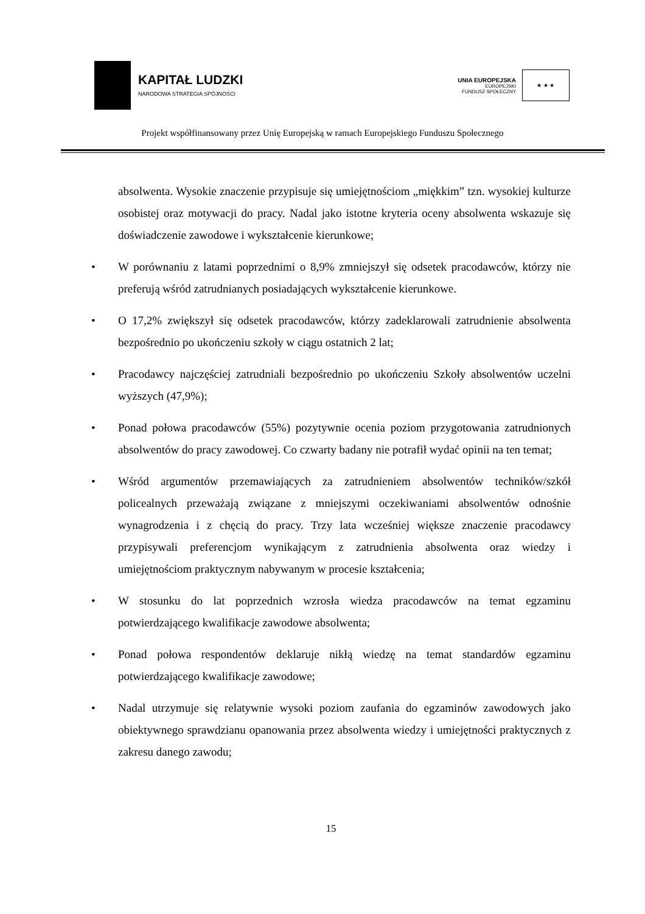KAPITAŁ LUDZKI
NARODOWA STRATEGIA SPÓJNOŚCI
UNIA EUROPEJSKA
EUROPEJSKI
FUNDUSZ SPOŁECZNY
★ ★ ★
Projekt współfinansowany przez Unię Europejską w ramach Europejskiego Funduszu Społecznego
absolwenta. Wysokie znaczenie przypisuje się umiejętnościom „miękkim” tzn. wysokiej kulturze osobistej oraz motywacji do pracy. Nadal jako istotne kryteria oceny absolwenta wskazuje się doświadczenie zawodowe i wykształcenie kierunkowe;
• W porównaniu z latami poprzednimi o 8,9% zmniejszył się odsetek pracodawców, którzy nie preferują wśród zatrudnianych posiadających wykształcenie kierunkowe.
• O 17,2% zwiększył się odsetek pracodawców, którzy zadeklarowali zatrudnienie absolwenta bezpośrednio po ukończeniu szkoły w ciągu ostatnich 2 lat;
• Pracodawcy najczęściej zatrudniali bezpośrednio po ukończeniu Szkoły absolwentów uczelni wyższych (47,9%);
• Ponad połowa pracodawców (55%) pozytywnie ocenia poziom przygotowania zatrudnionych absolwentów do pracy zawodowej. Co czwarty badany nie potrafił wydać opinii na ten temat;
• Wśród argumentów przemawiających za zatrudnieniem absolwentów techników/szkół policealnych przeważają związane z mniejszymi oczekiwaniami absolwentów odnośnie wynagrodzenia i z chęcią do pracy. Trzy lata wcześniej większe znaczenie pracodawcy przypisywali preferencjom wynikającym z zatrudnienia absolwenta oraz wiedzy i umiejętnościom praktycznym nabywanym w procesie kształcenia;
• W stosunku do lat poprzednich wzrosła wiedza pracodawców na temat egzaminu potwierdzającego kwalifikacje zawodowe absolwenta;
• Ponad połowa respondentów deklaruje nikłą wiedzę na temat standardów egzaminu potwierdzającego kwalifikacje zawodowe;
• Nadal utrzymuje się relatywnie wysoki poziom zaufania do egzaminów zawodowych jako obiektywnego sprawdzianu opanowania przez absolwenta wiedzy i umiejętności praktycznych z zakresu danego zawodu;
15